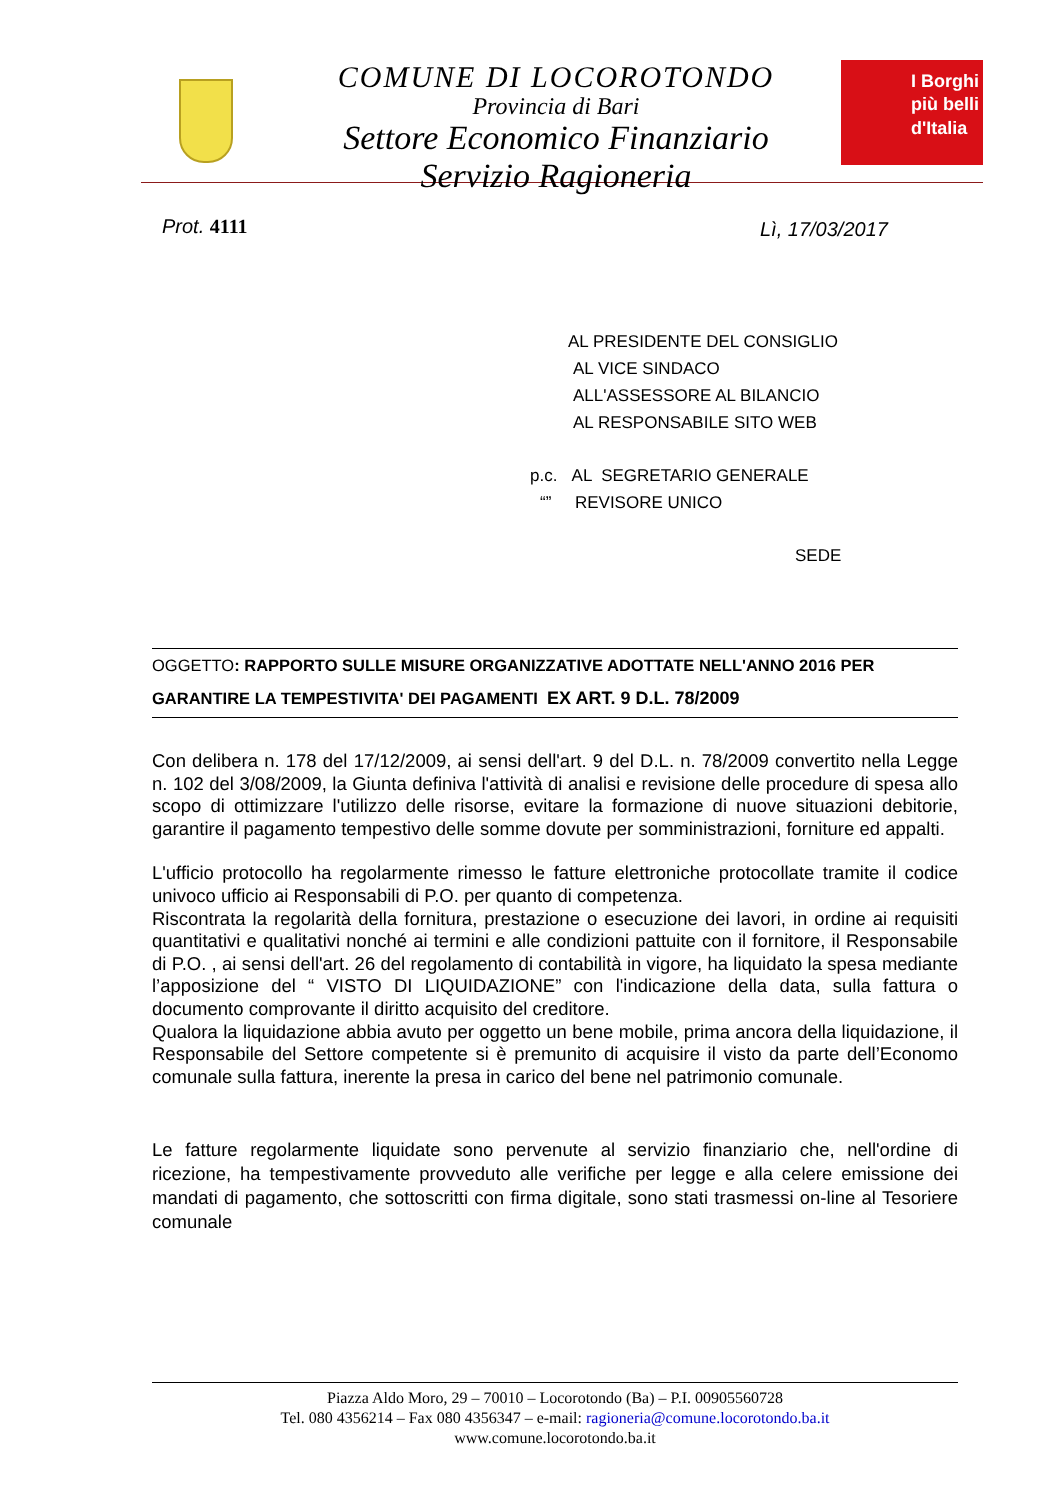COMUNE DI LOCOROTONDO
Provincia di Bari
Settore Economico Finanziario
Servizio Ragioneria
I Borghi
più belli
d'Italia
Prot. 4111 Lì, 17/03/2017
AL PRESIDENTE DEL CONSIGLIO
AL VICE SINDACO
ALL'ASSESSORE AL BILANCIO
AL RESPONSABILE SITO WEB
p.c. AL SEGRETARIO GENERALE
“” REVISORE UNICO
SEDE
OGGETTO: RAPPORTO SULLE MISURE ORGANIZZATIVE ADOTTATE NELL'ANNO 2016 PER GARANTIRE LA TEMPESTIVITA' DEI PAGAMENTI EX ART. 9 D.L. 78/2009
Con delibera n. 178 del 17/12/2009, ai sensi dell'art. 9 del D.L. n. 78/2009 convertito nella Legge n. 102 del 3/08/2009, la Giunta definiva l'attività di analisi e revisione delle procedure di spesa allo scopo di ottimizzare l'utilizzo delle risorse, evitare la formazione di nuove situazioni debitorie, garantire il pagamento tempestivo delle somme dovute per somministrazioni, forniture ed appalti.
L'ufficio protocollo ha regolarmente rimesso le fatture elettroniche protocollate tramite il codice univoco ufficio ai Responsabili di P.O. per quanto di competenza.
Riscontrata la regolarità della fornitura, prestazione o esecuzione dei lavori, in ordine ai requisiti quantitativi e qualitativi nonché ai termini e alle condizioni pattuite con il fornitore, il Responsabile di P.O. , ai sensi dell'art. 26 del regolamento di contabilità in vigore, ha liquidato la spesa mediante l’apposizione del “ VISTO DI LIQUIDAZIONE” con l'indicazione della data, sulla fattura o documento comprovante il diritto acquisito del creditore.
Qualora la liquidazione abbia avuto per oggetto un bene mobile, prima ancora della liquidazione, il Responsabile del Settore competente si è premunito di acquisire il visto da parte dell’Economo comunale sulla fattura, inerente la presa in carico del bene nel patrimonio comunale.
Le fatture regolarmente liquidate sono pervenute al servizio finanziario che, nell'ordine di ricezione, ha tempestivamente provveduto alle verifiche per legge e alla celere emissione dei mandati di pagamento, che sottoscritti con firma digitale, sono stati trasmessi on-line al Tesoriere comunale
Piazza Aldo Moro, 29 – 70010 – Locorotondo (Ba) – P.I. 00905560728
Tel. 080 4356214 – Fax 080 4356347 – e-mail: ragioneria@comune.locorotondo.ba.it
www.comune.locorotondo.ba.it